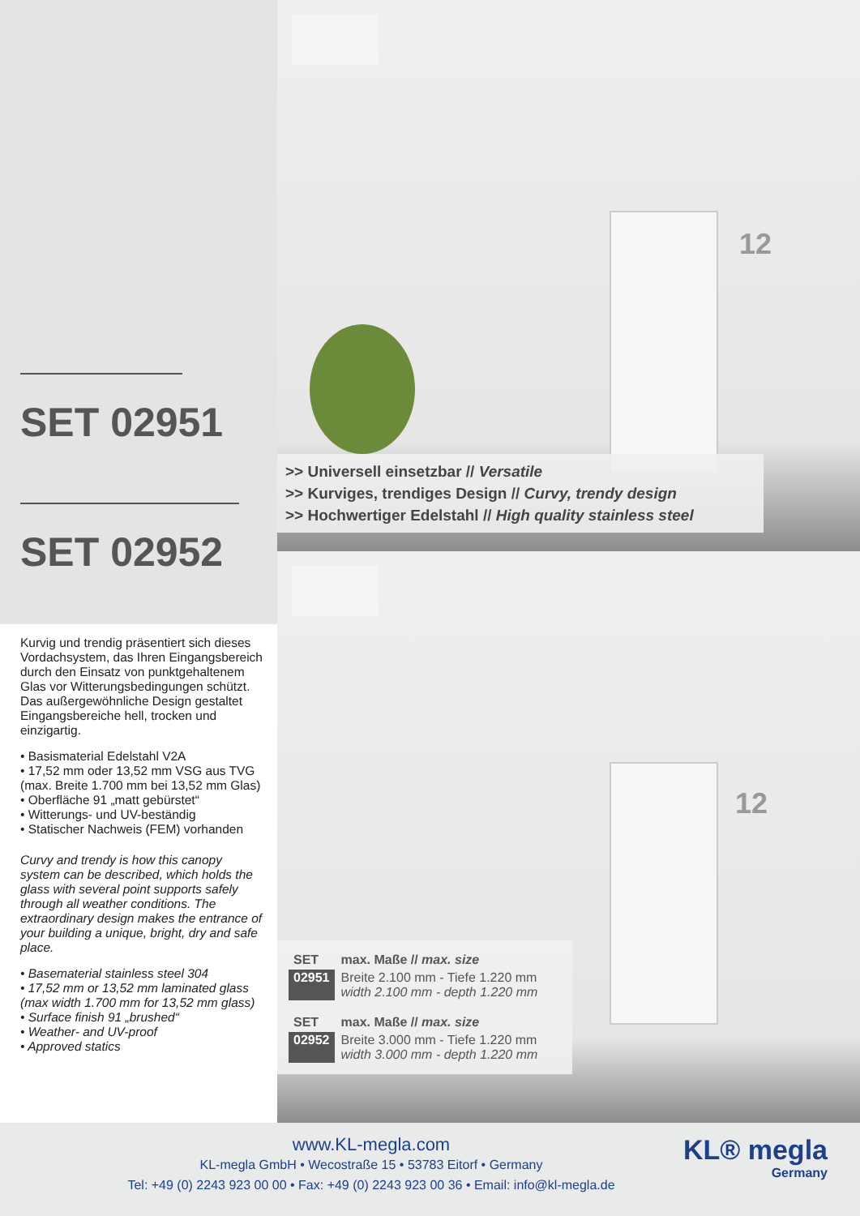SET 02951
SET 02952
Kurvig und trendig präsentiert sich dieses Vordachsystem, das Ihren Eingangsbereich durch den Einsatz von punktgehaltenem Glas vor Witterungsbedingungen schützt. Das außergewöhnliche Design gestaltet Eingangsbereiche hell, trocken und einzigartig.
• Basismaterial Edelstahl V2A
• 17,52 mm oder 13,52 mm VSG aus TVG (max. Breite 1.700 mm bei 13,52 mm Glas)
• Oberfläche 91 „matt gebürstet“
• Witterungs- und UV-beständig
• Statischer Nachweis (FEM) vorhanden
Curvy and trendy is how this canopy system can be described, which holds the glass with several point supports safely through all weather conditions. The extraordinary design makes the entrance of your building a unique, bright, dry and safe place.
• Basematerial stainless steel 304
• 17,52 mm or 13,52 mm laminated glass (max width 1.700 mm for 13,52 mm glass)
• Surface finish 91 „brushed“
• Weather- and UV-proof
• Approved statics
12
>> Universell einsetzbar // Versatile
>> Kurviges, trendiges Design // Curvy, trendy design
>> Hochwertiger Edelstahl // High quality stainless steel
12
| SET | max. Maße // max. size |
| 02951 | Breite 2.100 mm - Tiefe 1.220 mm width 2.100 mm - depth 1.220 mm |
| SET | max. Maße // max. size |
| 02952 | Breite 3.000 mm - Tiefe 1.220 mm width 3.000 mm - depth 1.220 mm |
www.KL-megla.com
KL-megla GmbH • Wecostraße 15 • 53783 Eitorf • Germany
Tel: +49 (0) 2243 923 00 00 • Fax: +49 (0) 2243 923 00 36 • Email: info@kl-megla.de
KL® megla
Germany